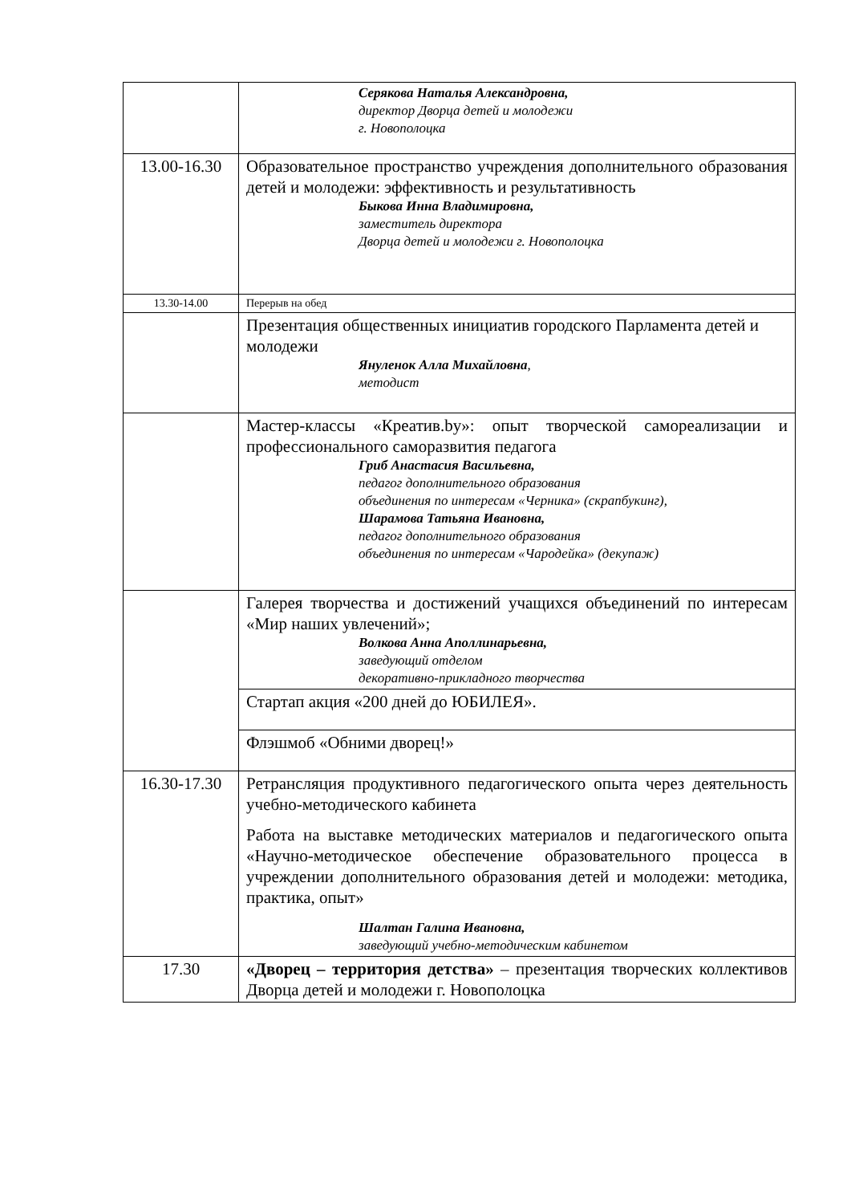| | Серякова Наталья Александровна, директор Дворца детей и молодежи г. Новополоцка |
| 13.00-16.30 | Образовательное пространство учреждения дополнительного образования детей и молодежи: эффективность и результативность Быкова Инна Владимировна, заместитель директора Дворца детей и молодежи г. Новополоцка |
| 13.30-14.00 | Перерыв на обед |
| | Презентация общественных инициатив городского Парламента детей и молодежи Януленок Алла Михайловна , методист |
| | Мастер-классы «Креатив.by»: опыт творческой самореализации и профессионального саморазвития педагога Гриб Анастасия Васильевна, педагог дополнительного образования объединения по интересам «Черника» (скрапбукинг), Шарамова Татьяна Ивановна, педагог дополнительного образования объединения по интересам «Чародейка» (декупаж) |
| | Галерея творчества и достижений учащихся объединений по интересам «Мир наших увлечений»; Волкова Анна Аполлинарьевна, заведующий отделом декоративно-прикладного творчества |
| | Стартап акция «200 дней до ЮБИЛЕЯ». |
| | Флэшмоб «Обними дворец!» |
| 16.30-17.30 | Ретрансляция продуктивного педагогического опыта через деятельность учебно-методического кабинета Работа на выставке методических материалов и педагогического опыта «Научно-методическое обеспечение образовательного процесса в учреждении дополнительного образования детей и молодежи: методика, практика, опыт» Шалтан Галина Ивановна, заведующий учебно-методическим кабинетом |
| 17.30 | «Дворец – территория детства» – презентация творческих коллективов Дворца детей и молодежи г. Новополоцка |